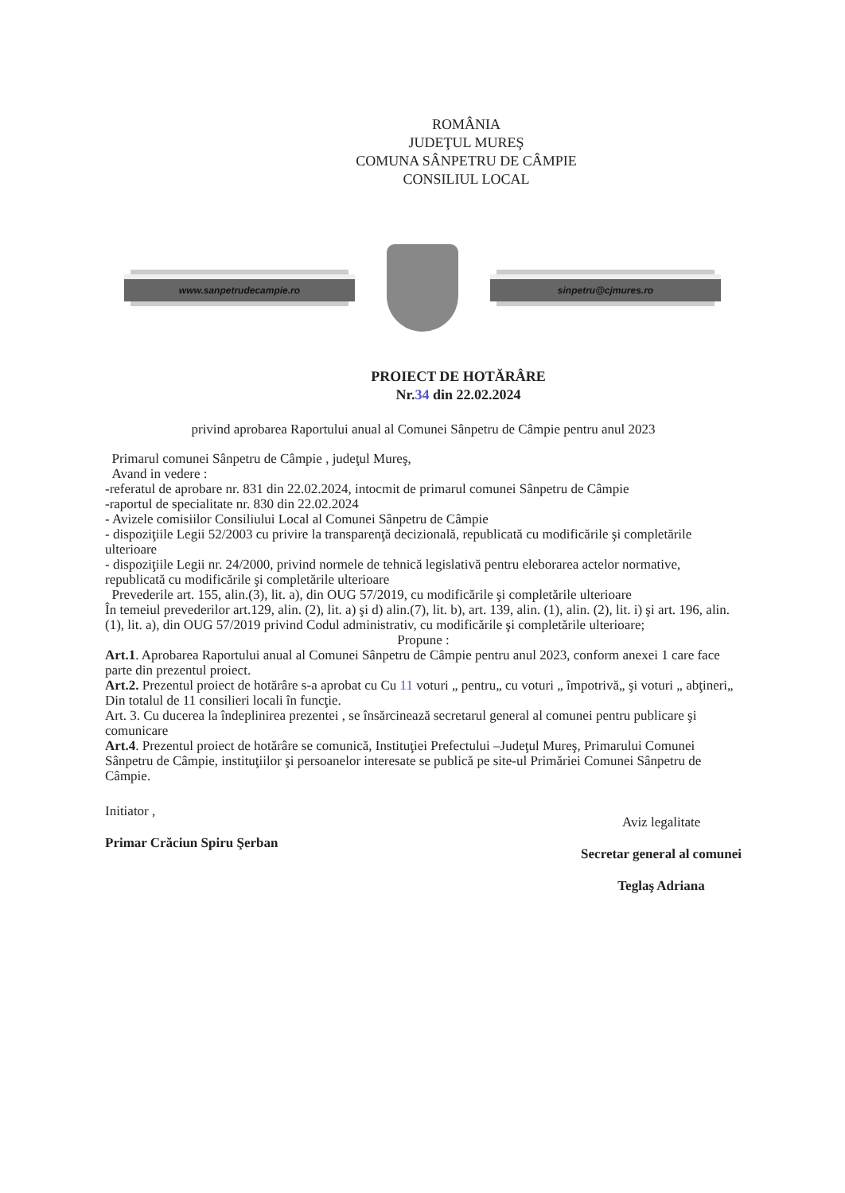ROMÂNIA
JUDEŢUL MUREŞ
COMUNA SÂNPETRU DE CÂMPIE
CONSILIUL LOCAL
www.sanpetrudecampie.ro sinpetru@cjmures.ro
PROIECT DE HOTĂRÂRE
Nr.34 din 22.02.2024
privind aprobarea Raportului anual al Comunei Sânpetru de Câmpie pentru anul 2023
Primarul comunei Sânpetru de Câmpie , judeţul Mureş,
Avand in vedere :
-referatul de aprobare nr. 831 din 22.02.2024, intocmit de primarul comunei Sânpetru de Câmpie
-raportul de specialitate nr. 830 din 22.02.2024
- Avizele comisiilor Consiliului Local al Comunei Sânpetru de Câmpie
- dispoziţiile Legii 52/2003 cu privire la transparenţă decizională, republicată cu modificările şi completările ulterioare
- dispoziţiile Legii nr. 24/2000, privind normele de tehnică legislativă pentru eleborarea actelor normative, republicată cu modificările şi completările ulterioare
Prevederile art. 155, alin.(3), lit. a), din OUG 57/2019, cu modificările şi completările ulterioare
În temeiul prevederilor art.129, alin. (2), lit. a) şi d) alin.(7), lit. b), art. 139, alin. (1), alin. (2), lit. i) şi art. 196, alin. (1), lit. a), din OUG 57/2019 privind Codul administrativ, cu modificările şi completările ulterioare;
Propune :
Art.1. Aprobarea Raportului anual al Comunei Sânpetru de Câmpie pentru anul 2023, conform anexei 1 care face parte din prezentul proiect.
Art.2. Prezentul proiect de hotărâre s-a aprobat cu Cu 11 voturi „ pentru„ cu voturi „ împotrivă„ şi voturi „ abţineri„ Din totalul de 11 consilieri locali în funcţie.
Art. 3. Cu ducerea la îndeplinirea prezentei , se însărcinează secretarul general al comunei pentru publicare şi comunicare
Art.4. Prezentul proiect de hotărâre se comunică, Instituţiei Prefectului –Judeţul Mureş, Primarului Comunei Sânpetru de Câmpie, instituţiilor şi persoanelor interesate se publică pe site-ul Primăriei Comunei Sânpetru de Câmpie.
Initiator ,
Primar Crăciun Spiru Şerban
Aviz legalitate
Secretar general al comunei
Teglaş Adriana